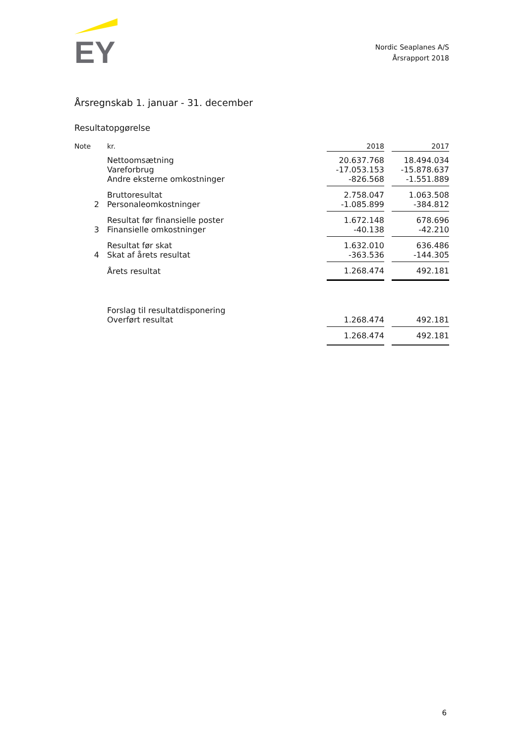EY
Nordic Seaplanes A/S
Årsrapport 2018
Årsregnskab 1. januar - 31. december
Resultatopgørelse
| Note | kr. | 2018 | | 2017 |
| --- | --- | --- | --- | --- |
| | Nettoomsætning | 20.637.768 | | 18.494.034 |
| | Vareforbrug | -17.053.153 | | -15.878.637 |
| | Andre eksterne omkostninger | -826.568 | | -1.551.889 |
| | Bruttoresultat | 2.758.047 | | 1.063.508 |
| 2 | Personaleomkostninger | -1.085.899 | | -384.812 |
| | Resultat før finansielle poster | 1.672.148 | | 678.696 |
| 3 | Finansielle omkostninger | -40.138 | | -42.210 |
| | Resultat før skat | 1.632.010 | | 636.486 |
| 4 | Skat af årets resultat | -363.536 | | -144.305 |
| | Årets resultat | 1.268.474 | | 492.181 |
| | Forslag til resultatdisponering | | | |
| | Overført resultat | 1.268.474 | | 492.181 |
| | | 1.268.474 | | 492.181 |
6